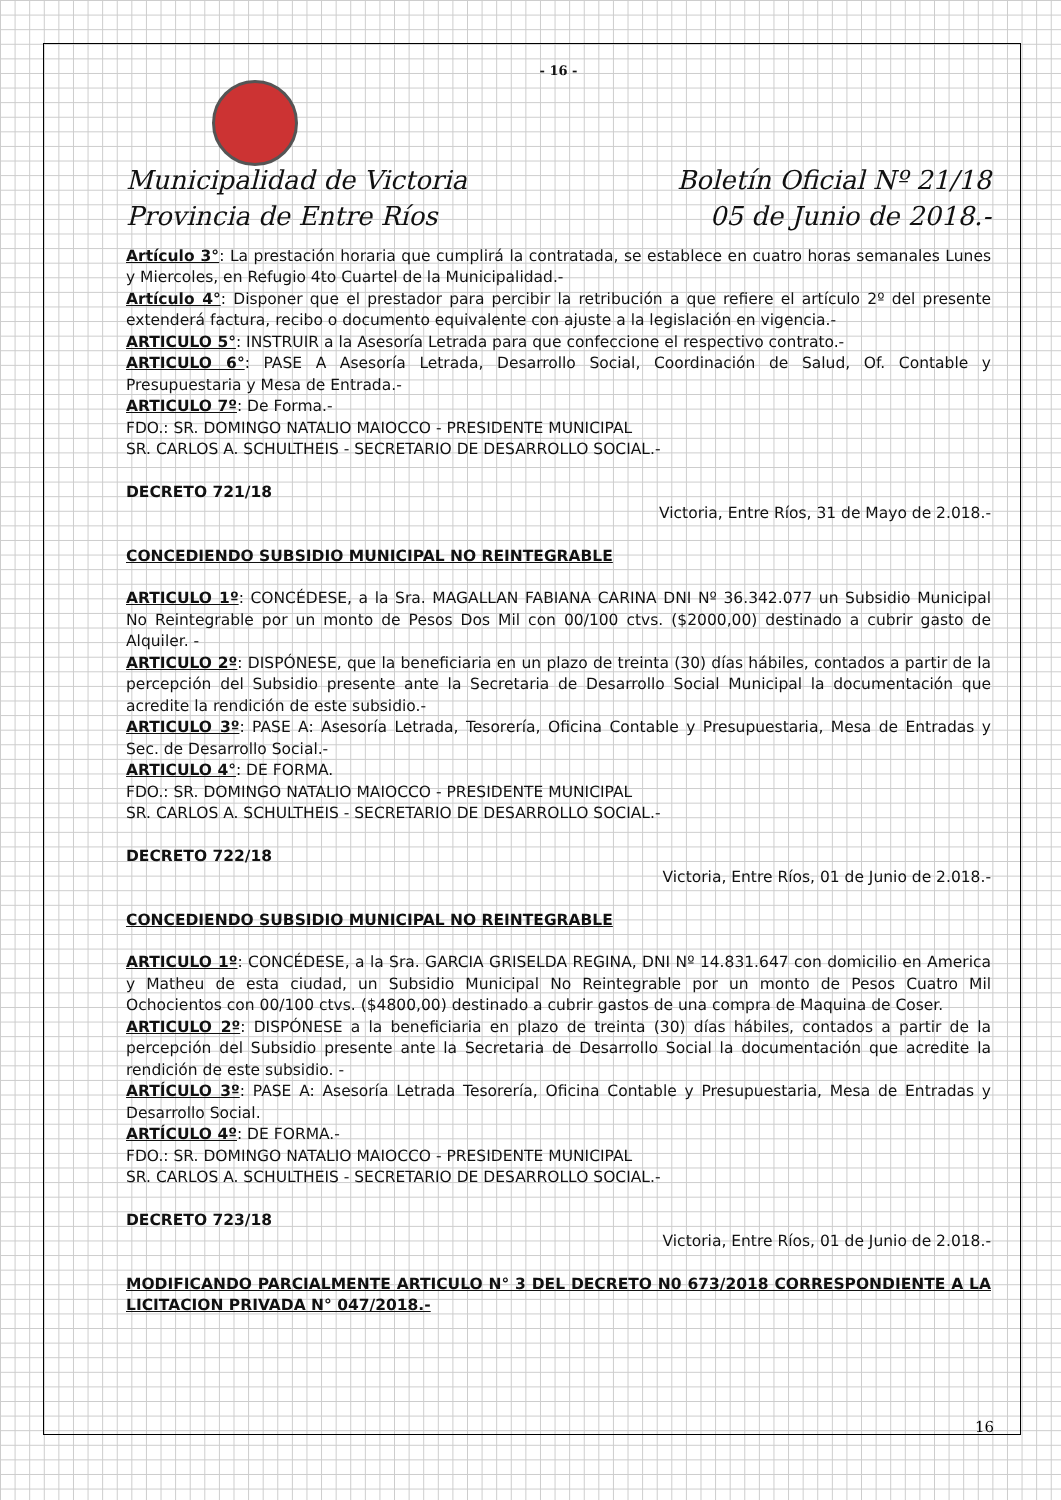- 16 -
Municipalidad de Victoria
Provincia de Entre Ríos
Boletín Oficial Nº 21/18
05 de Junio de 2018.-
Artículo 3°: La prestación horaria que cumplirá la contratada, se establece en cuatro horas semanales Lunes y Miercoles, en Refugio 4to Cuartel de la Municipalidad.-
Artículo 4°: Disponer que el prestador para percibir la retribución a que refiere el artículo 2º del presente extenderá factura, recibo o documento equivalente con ajuste a la legislación en vigencia.-
ARTICULO 5°: INSTRUIR a la Asesoría Letrada para que confeccione el respectivo contrato.-
ARTICULO 6°: PASE A Asesoría Letrada, Desarrollo Social, Coordinación de Salud, Of. Contable y Presupuestaria y Mesa de Entrada.-
ARTICULO 7º: De Forma.-
FDO.: SR. DOMINGO NATALIO MAIOCCO - PRESIDENTE MUNICIPAL
SR. CARLOS A. SCHULTHEIS - SECRETARIO DE DESARROLLO SOCIAL.-
DECRETO 721/18
Victoria, Entre Ríos, 31 de Mayo de 2.018.-
CONCEDIENDO SUBSIDIO MUNICIPAL NO REINTEGRABLE
ARTICULO 1º: CONCÉDESE, a la Sra. MAGALLAN FABIANA CARINA DNI Nº 36.342.077 un Subsidio Municipal No Reintegrable por un monto de Pesos Dos Mil con 00/100 ctvs. ($2000,00) destinado a cubrir gasto de Alquiler. -
ARTICULO 2º: DISPÓNESE, que la beneficiaria en un plazo de treinta (30) días hábiles, contados a partir de la percepción del Subsidio presente ante la Secretaria de Desarrollo Social Municipal la documentación que acredite la rendición de este subsidio.-
ARTICULO 3º: PASE A: Asesoría Letrada, Tesorería, Oficina Contable y Presupuestaria, Mesa de Entradas y Sec. de Desarrollo Social.-
ARTICULO 4°: DE FORMA.
FDO.: SR. DOMINGO NATALIO MAIOCCO - PRESIDENTE MUNICIPAL
SR. CARLOS A. SCHULTHEIS - SECRETARIO DE DESARROLLO SOCIAL.-
DECRETO 722/18
Victoria, Entre Ríos, 01 de Junio de 2.018.-
CONCEDIENDO SUBSIDIO MUNICIPAL NO REINTEGRABLE
ARTICULO 1º: CONCÉDESE, a la Sra. GARCIA GRISELDA REGINA, DNI Nº 14.831.647 con domicilio en America y Matheu de esta ciudad, un Subsidio Municipal No Reintegrable por un monto de Pesos Cuatro Mil Ochocientos con 00/100 ctvs. ($4800,00) destinado a cubrir gastos de una compra de Maquina de Coser.
ARTICULO 2º: DISPÓNESE a la beneficiaria en plazo de treinta (30) días hábiles, contados a partir de la percepción del Subsidio presente ante la Secretaria de Desarrollo Social la documentación que acredite la rendición de este subsidio. -
ARTÍCULO 3º: PASE A: Asesoría Letrada Tesorería, Oficina Contable y Presupuestaria, Mesa de Entradas y Desarrollo Social.
ARTÍCULO 4º: DE FORMA.-
FDO.: SR. DOMINGO NATALIO MAIOCCO - PRESIDENTE MUNICIPAL
SR. CARLOS A. SCHULTHEIS - SECRETARIO DE DESARROLLO SOCIAL.-
DECRETO 723/18
Victoria, Entre Ríos, 01 de Junio de 2.018.-
MODIFICANDO PARCIALMENTE ARTICULO N° 3 DEL DECRETO N0 673/2018 CORRESPONDIENTE A LA LICITACION PRIVADA N° 047/2018.-
16